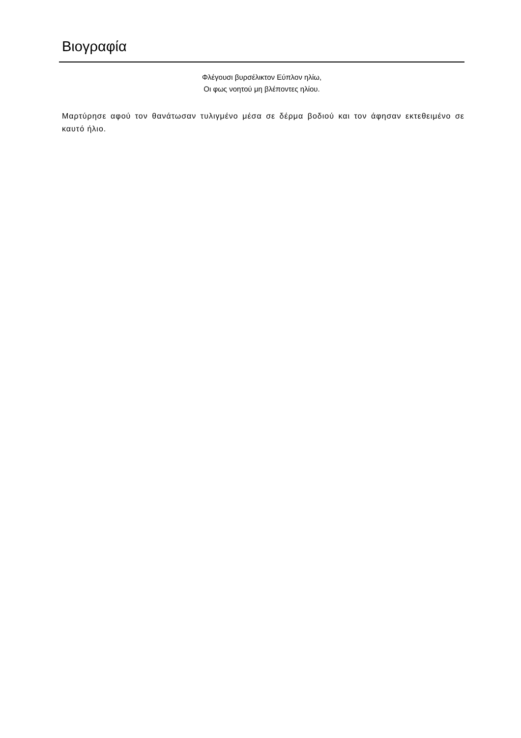Βιογραφία
Φλέγουσι βυρσέλικτον Εύπλον ηλίω,
Οι φως νοητού μη βλέποντες ηλίου.
Μαρτύρησε αφού τον θανάτωσαν τυλιγμένο μέσα σε δέρμα βοδιού και τον άφησαν εκτεθειμένο σε καυτό ήλιο.